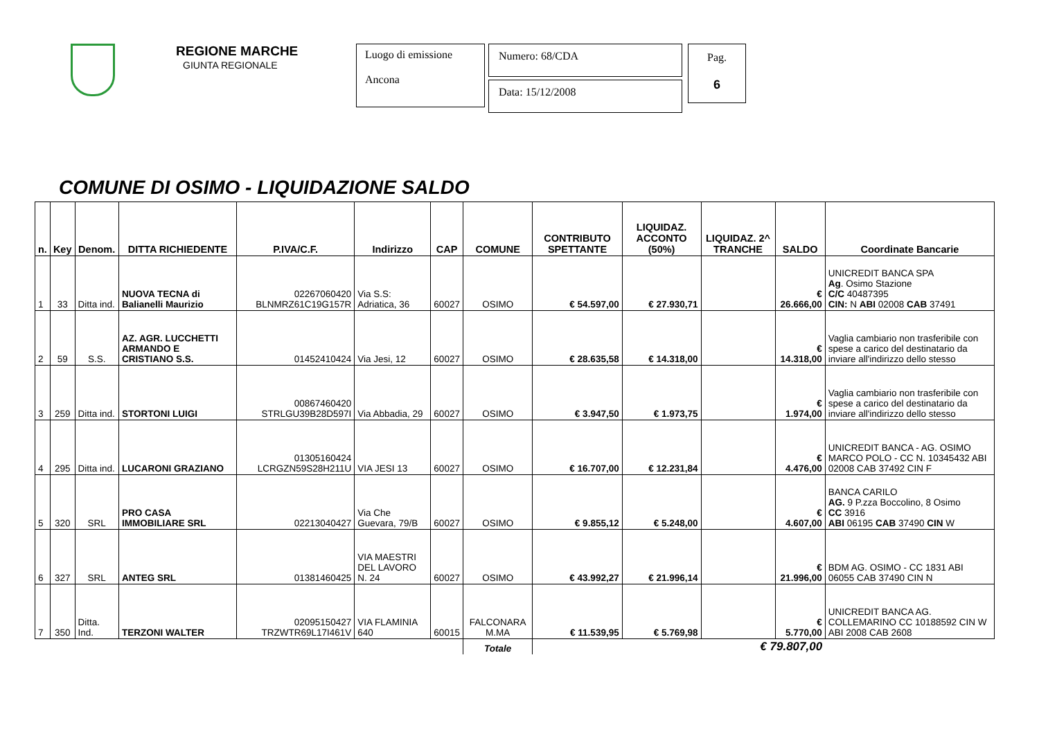REGIONE MARCHE
GIUNTA REGIONALE
Luogo di emissione
Ancona
Numero: 68/CDA
Data: 15/12/2008
Pag.
6
COMUNE DI OSIMO - LIQUIDAZIONE SALDO
| n. | Key | Denom. | DITTA RICHIEDENTE | P.IVA/C.F. | Indirizzo | CAP | COMUNE | CONTRIBUTO SPETTANTE | LIQUIDAZ. ACCONTO (50%) | LIQUIDAZ. 2^ TRANCHE | SALDO | Coordinate Bancarie |
| --- | --- | --- | --- | --- | --- | --- | --- | --- | --- | --- | --- | --- |
| 1 | 33 | Ditta ind. | NUOVA TECNA di Balianelli Maurizio | 02267060420 BLNMRZ61C19G157R | Via S.S: Adriatica, 36 | 60027 | OSIMO | € 54.597,00 | € 27.930,71 | | € 26.666,00 | UNICREDIT BANCA SPA Ag . Osimo Stazione C/C 40487395 CIN: N ABI 02008 CAB 37491 |
| 2 | 59 | S.S. | AZ. AGR. LUCCHETTI ARMANDO E CRISTIANO S.S. | 01452410424 | Via Jesi, 12 | 60027 | OSIMO | € 28.635,58 | € 14.318,00 | | € 14.318,00 | Vaglia cambiario non trasferibile con spese a carico del destinatario da inviare all'indirizzo dello stesso |
| 3 | 259 | Ditta ind. | STORTONI LUIGI | 00867460420 STRLGU39B28D597I | Via Abbadia, 29 | 60027 | OSIMO | € 3.947,50 | € 1.973,75 | | € 1.974,00 | Vaglia cambiario non trasferibile con spese a carico del destinatario da inviare all'indirizzo dello stesso |
| 4 | 295 | Ditta ind. | LUCARONI GRAZIANO | 01305160424 LCRGZN59S28H211U | VIA JESI 13 | 60027 | OSIMO | € 16.707,00 | € 12.231,84 | | € 4.476,00 | UNICREDIT BANCA - AG. OSIMO MARCO POLO - CC N. 10345432 ABI 02008 CAB 37492 CIN F |
| 5 | 320 | SRL | PRO CASA IMMOBILIARE SRL | 02213040427 | Via Che Guevara, 79/B | 60027 | OSIMO | € 9.855,12 | € 5.248,00 | | € 4.607,00 | BANCA CARILO AG. 9 P.zza Boccolino, 8 Osimo CC 3916 ABI 06195 CAB 37490 CIN W |
| 6 | 327 | SRL | ANTEG SRL | 01381460425 | VIA MAESTRI DEL LAVORO N. 24 | 60027 | OSIMO | € 43.992,27 | € 21.996,14 | | € 21.996,00 | BDM AG. OSIMO - CC 1831 ABI 06055 CAB 37490 CIN N |
| 7 | 350 | Ditta. Ind. | TERZONI WALTER | 02095150427 TRZWTR69L17I461V | VIA FLAMINIA 640 | 60015 | FALCONARA M.MA | € 11.539,95 | € 5.769,98 | | € 5.770,00 | UNICREDIT BANCA AG. COLLEMARINO CC 10188592 CIN W ABI 2008 CAB 2608 |
| | | | | | | | Totale | € 79.807,00 | | | | |